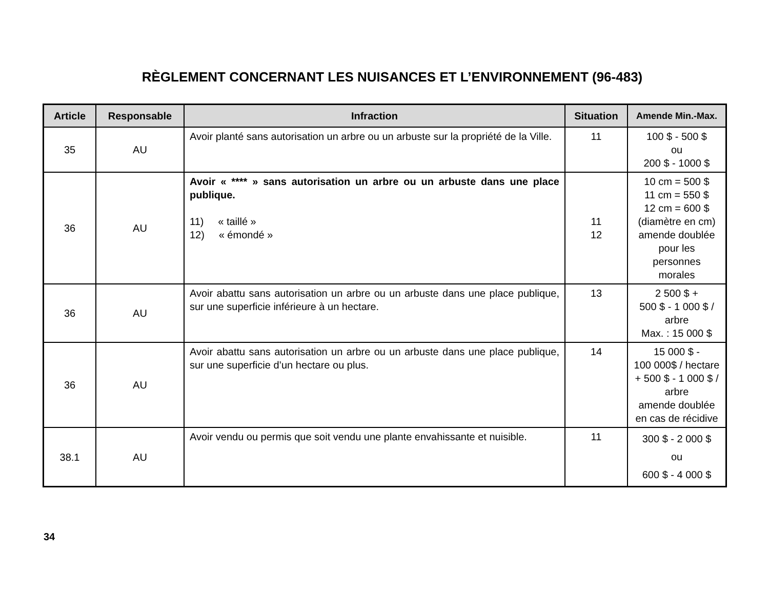RÈGLEMENT CONCERNANT LES NUISANCES ET L’ENVIRONNEMENT (96-483)
| Article | Responsable | Infraction | Situation | Amende Min.-Max. |
| --- | --- | --- | --- | --- |
| 35 | AU | Avoir planté sans autorisation un arbre ou un arbuste sur la propriété de la Ville. | 11 | 100 $ - 500 $ ou 200 $ - 1000 $ |
| 36 | AU | Avoir « **** » sans autorisation un arbre ou un arbuste dans une place publique. 11) « taillé » 12) « émondé » | 11 12 | 10 cm = 500 $ 11 cm = 550 $ 12 cm = 600 $ (diamètre en cm) amende doublée pour les personnes morales |
| 36 | AU | Avoir abattu sans autorisation un arbre ou un arbuste dans une place publique, sur une superficie inférieure à un hectare. | 13 | 2 500 $ + 500 $ - 1 000 $ / arbre Max. : 15 000 $ |
| 36 | AU | Avoir abattu sans autorisation un arbre ou un arbuste dans une place publique, sur une superficie d’un hectare ou plus. | 14 | 15 000 $ - 100 000$ / hectare + 500 $ - 1 000 $ / arbre amende doublée en cas de récidive |
| 38.1 | AU | Avoir vendu ou permis que soit vendu une plante envahissante et nuisible. | 11 | 300 $ - 2 000 $ ou 600 $ - 4 000 $ |
34